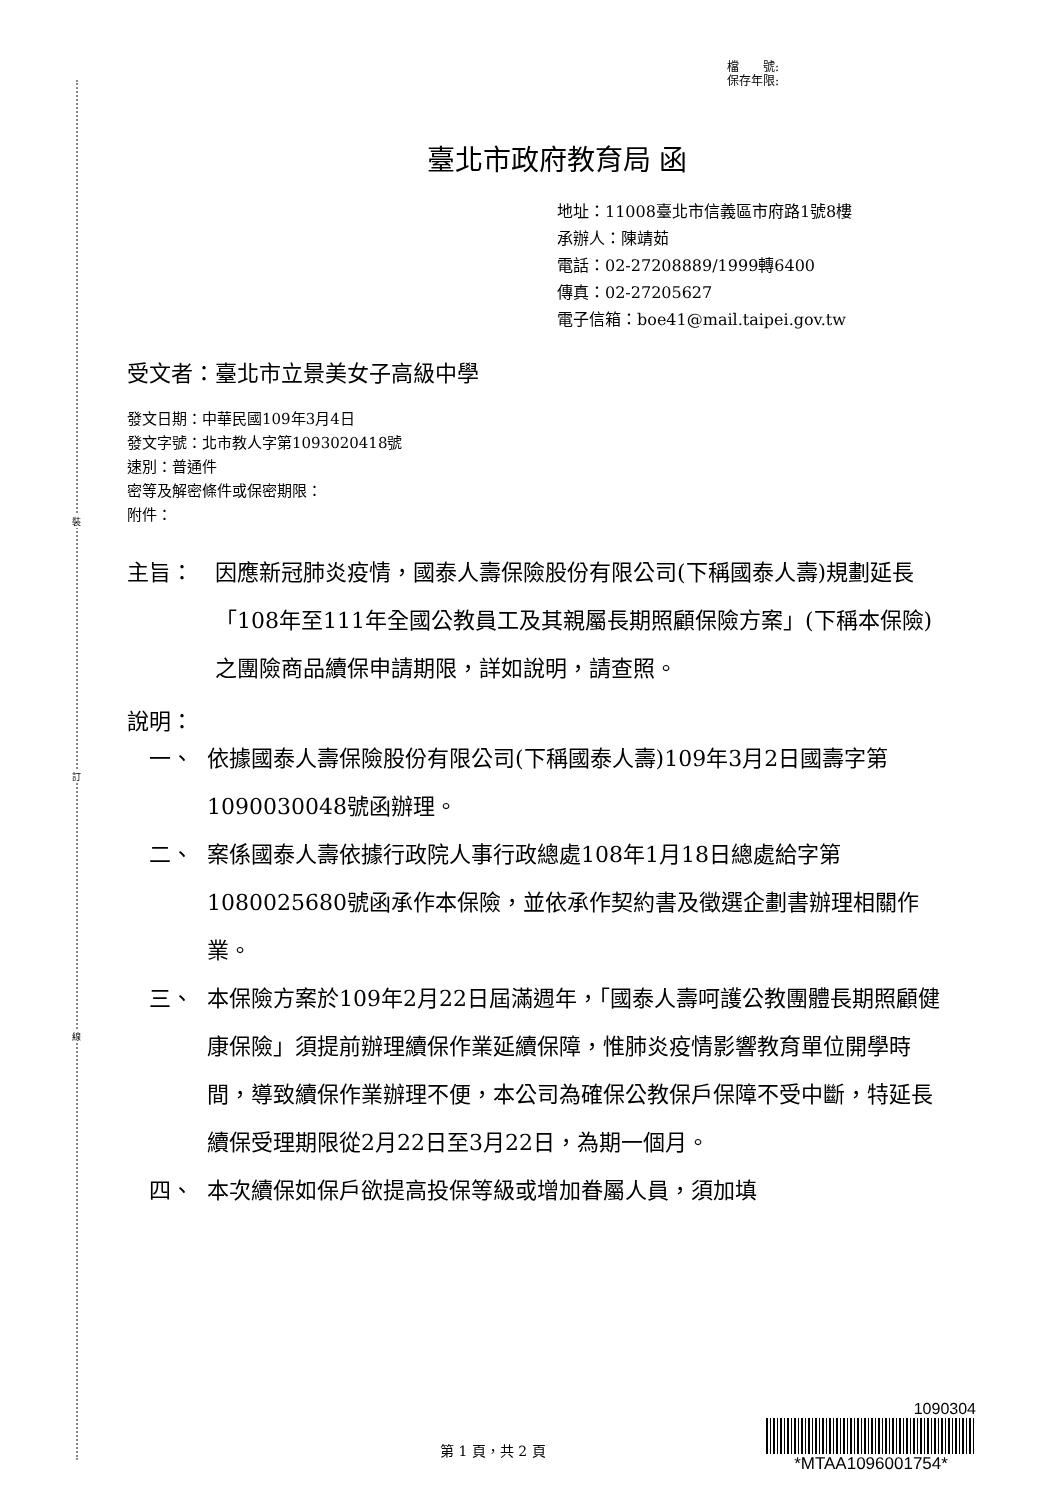裝
訂
線
檔　　號:
保存年限:
臺北市政府教育局 函
地址：11008臺北市信義區市府路1號8樓
承辦人：陳靖茹
電話：02-27208889/1999轉6400
傳真：02-27205627
電子信箱：boe41@mail.taipei.gov.tw
受文者：臺北市立景美女子高級中學
發文日期：中華民國109年3月4日
發文字號：北市教人字第1093020418號
速別：普通件
密等及解密條件或保密期限：
附件：
主旨： 因應新冠肺炎疫情，國泰人壽保險股份有限公司(下稱國泰人壽)規劃延長「108年至111年全國公教員工及其親屬長期照顧保險方案」(下稱本保險)之團險商品續保申請期限，詳如說明，請查照。
說明：
一、 依據國泰人壽保險股份有限公司(下稱國泰人壽)109年3月2日國壽字第1090030048號函辦理。
二、 案係國泰人壽依據行政院人事行政總處108年1月18日總處給字第 1080025680號函承作本保險，並依承作契約書及徵選企劃書辦理相關作業。
三、 本保險方案於109年2月22日屆滿週年，「國泰人壽呵護公教團體長期照顧健康保險」須提前辦理續保作業延續保障，惟肺炎疫情影響教育單位開學時間，導致續保作業辦理不便，本公司為確保公教保戶保障不受中斷，特延長續保受理期限從2月22日至3月22日，為期一個月。
四、 本次續保如保戶欲提高投保等級或增加眷屬人員，須加填
第 1 頁，共 2 頁
1090304
*MTAA1096001754*